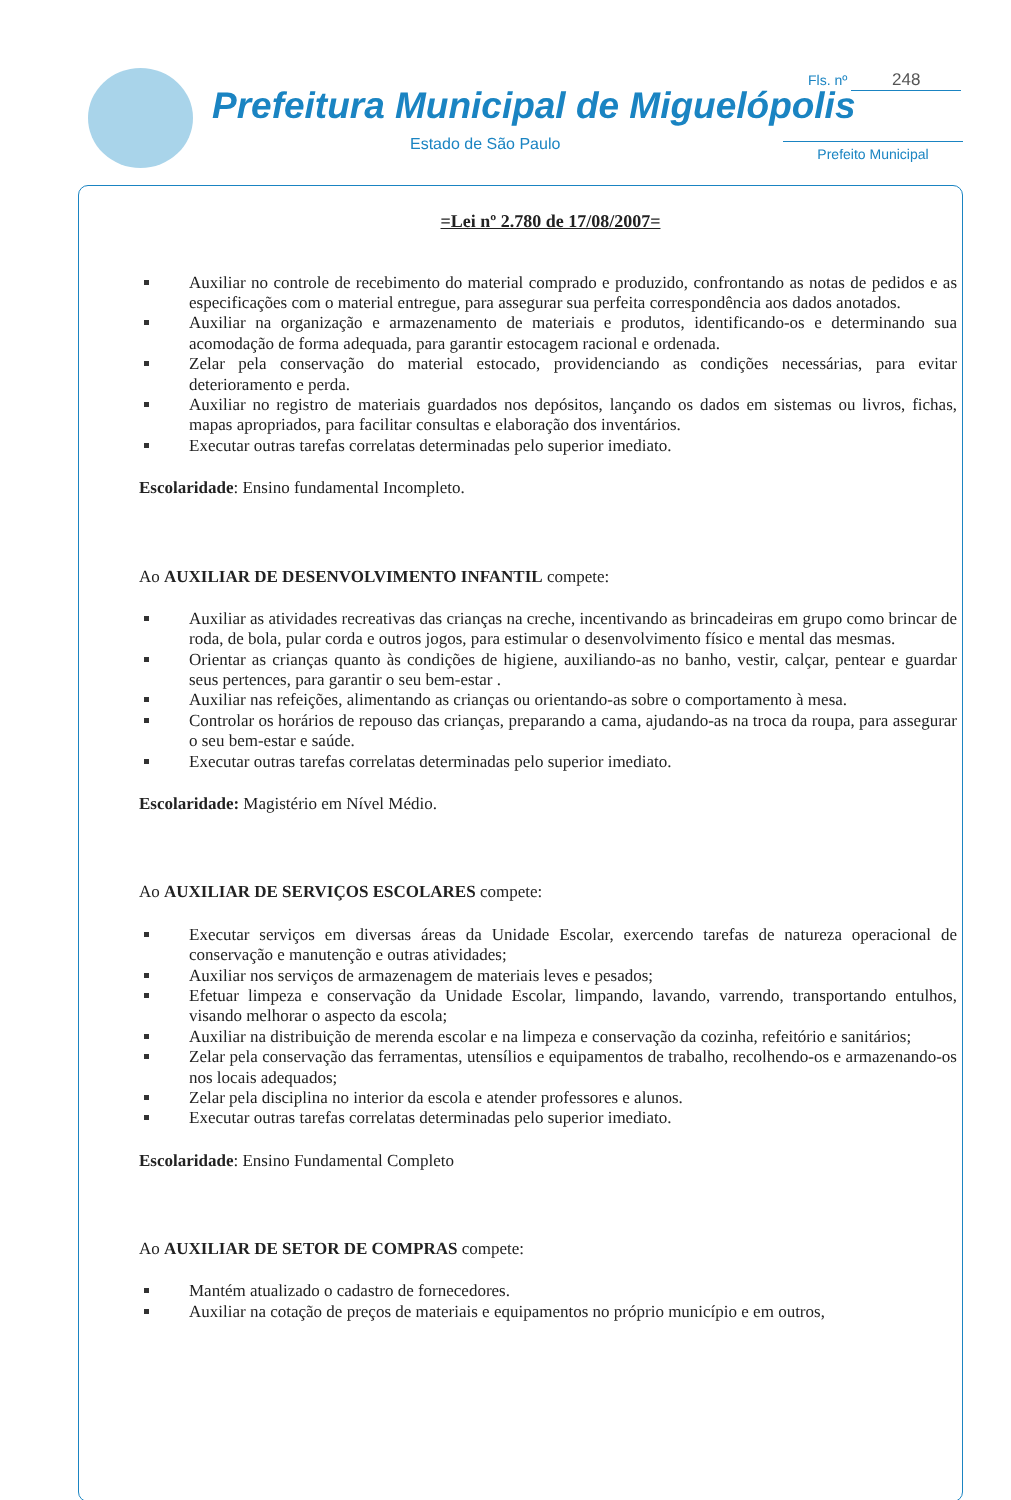Prefeitura Municipal de Miguelópolis
Estado de São Paulo
Fls. nº 248
Prefeito Municipal
=Lei nº 2.780 de 17/08/2007=
Auxiliar no controle de recebimento do material comprado e produzido, confrontando as notas de pedidos e as especificações com o material entregue, para assegurar sua perfeita correspondência aos dados anotados.
Auxiliar na organização e armazenamento de materiais e produtos, identificando-os e determinando sua acomodação de forma adequada, para garantir estocagem racional e ordenada.
Zelar pela conservação do material estocado, providenciando as condições necessárias, para evitar deterioramento e perda.
Auxiliar no registro de materiais guardados nos depósitos, lançando os dados em sistemas ou livros, fichas, mapas apropriados, para facilitar consultas e elaboração dos inventários.
Executar outras tarefas correlatas determinadas pelo superior imediato.
Escolaridade: Ensino fundamental Incompleto.
Ao AUXILIAR DE DESENVOLVIMENTO INFANTIL compete:
Auxiliar as atividades recreativas das crianças na creche, incentivando as brincadeiras em grupo como brincar de roda, de bola, pular corda e outros jogos, para estimular o desenvolvimento físico e mental das mesmas.
Orientar as crianças quanto às condições de higiene, auxiliando-as no banho, vestir, calçar, pentear e guardar seus pertences, para garantir o seu bem-estar .
Auxiliar nas refeições, alimentando as crianças ou orientando-as sobre o comportamento à mesa.
Controlar os horários de repouso das crianças, preparando a cama, ajudando-as na troca da roupa, para assegurar o seu bem-estar e saúde.
Executar outras tarefas correlatas determinadas pelo superior imediato.
Escolaridade: Magistério em Nível Médio.
Ao AUXILIAR DE SERVIÇOS ESCOLARES compete:
Executar serviços em diversas áreas da Unidade Escolar, exercendo tarefas de natureza operacional de conservação e manutenção e outras atividades;
Auxiliar nos serviços de armazenagem de materiais leves e pesados;
Efetuar limpeza e conservação da Unidade Escolar, limpando, lavando, varrendo, transportando entulhos, visando melhorar o aspecto da escola;
Auxiliar na distribuição de merenda escolar e na limpeza e conservação da cozinha, refeitório e sanitários;
Zelar pela conservação das ferramentas, utensílios e equipamentos de trabalho, recolhendo-os e armazenando-os nos locais adequados;
Zelar pela disciplina no interior da escola e atender professores e alunos.
Executar outras tarefas correlatas determinadas pelo superior imediato.
Escolaridade: Ensino Fundamental Completo
Ao AUXILIAR DE SETOR DE COMPRAS compete:
Mantém atualizado o cadastro de fornecedores.
Auxiliar na cotação de preços de materiais e equipamentos no próprio município e em outros,